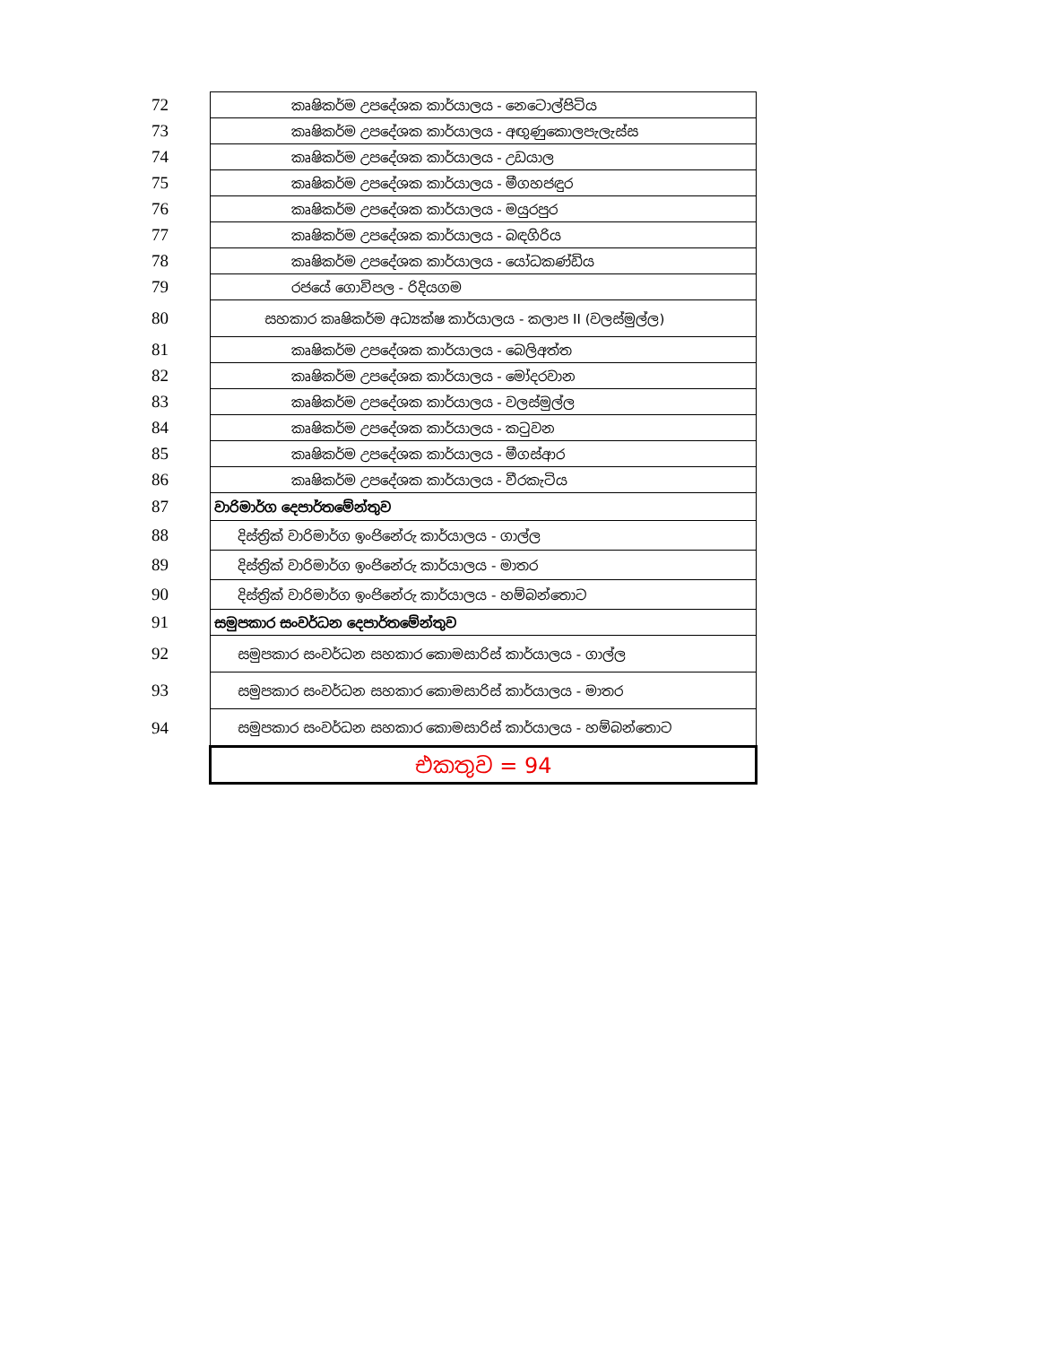| 72 | කෘෂිකර්ම උපදේශක කාර්යාලය - නෙටොල්පිටිය |
| 73 | කෘෂිකර්ම උපදේශක කාර්යාලය - අඟුණුකොලපැලැස්ස |
| 74 | කෘෂිකර්ම උපදේශක කාර්යාලය - උඩයාල |
| 75 | කෘෂිකර්ම උපදේශක කාර්යාලය - මීගහජඳුර |
| 76 | කෘෂිකර්ම උපදේශක කාර්යාලය - මයුරපුර |
| 77 | කෘෂිකර්ම උපදේශක කාර්යාලය - බඳගිරිය |
| 78 | කෘෂිකර්ම උපදේශක කාර්යාලය - යෝධකණ්ඩිය |
| 79 | රජයේ ගොවිපල - රිදියගම |
| 80 | සහකාර කෘෂිකර්ම අධ්‍යක්ෂ කාර්යාලය - කලාප II (වලස්මුල්ල) |
| 81 | කෘෂිකර්ම උපදේශක කාර්යාලය - බෙලිඅත්ත |
| 82 | කෘෂිකර්ම උපදේශක කාර්යාලය - මෝදරවාන |
| 83 | කෘෂිකර්ම උපදේශක කාර්යාලය - වලස්මුල්ල |
| 84 | කෘෂිකර්ම උපදේශක කාර්යාලය - කටුවන |
| 85 | කෘෂිකර්ම උපදේශක කාර්යාලය - මීගස්ආර |
| 86 | කෘෂිකර්ම උපදේශක කාර්යාලය - වීරකැටිය |
| 87 | වාරිමාර්ග දෙපාර්තමේන්තුව |
| 88 | දිස්ත්‍රික් වාරිමාර්ග ඉංජිනේරු කාර්යාලය - ගාල්ල |
| 89 | දිස්ත්‍රික් වාරිමාර්ග ඉංජිනේරු කාර්යාලය - මාතර |
| 90 | දිස්ත්‍රික් වාරිමාර්ග ඉංජිනේරු කාර්යාලය - හම්බන්තොට |
| 91 | සමුපකාර සංවර්ධන දෙපාර්තමේන්තුව |
| 92 | සමුපකාර සංවර්ධන සහකාර කොමසාරිස් කාර්යාලය - ගාල්ල |
| 93 | සමුපකාර සංවර්ධන සහකාර කොමසාරිස් කාර්යාලය - මාතර |
| 94 | සමුපකාර සංවර්ධන සහකාර කොමසාරිස් කාර්යාලය - හම්බන්තොට |
| | එකතුව = 94 |